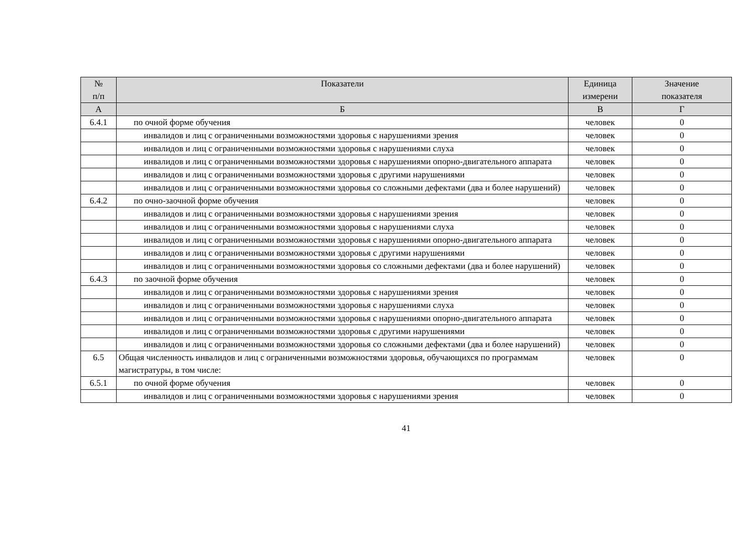| № п/п | Показатели | Единица измерени | Значение показателя |
| --- | --- | --- | --- |
| А | Б | В | Г |
| 6.4.1 | по очной форме обучения | человек | 0 |
| | инвалидов и лиц с ограниченными возможностями здоровья с нарушениями зрения | человек | 0 |
| | инвалидов и лиц с ограниченными возможностями здоровья с нарушениями слуха | человек | 0 |
| | инвалидов и лиц с ограниченными возможностями здоровья с нарушениями опорно-двигательного аппарата | человек | 0 |
| | инвалидов и лиц с ограниченными возможностями здоровья с другими нарушениями | человек | 0 |
| | инвалидов и лиц с ограниченными возможностями здоровья со сложными дефектами (два и более нарушений) | человек | 0 |
| 6.4.2 | по очно-заочной форме обучения | человек | 0 |
| | инвалидов и лиц с ограниченными возможностями здоровья с нарушениями зрения | человек | 0 |
| | инвалидов и лиц с ограниченными возможностями здоровья с нарушениями слуха | человек | 0 |
| | инвалидов и лиц с ограниченными возможностями здоровья с нарушениями опорно-двигательного аппарата | человек | 0 |
| | инвалидов и лиц с ограниченными возможностями здоровья с другими нарушениями | человек | 0 |
| | инвалидов и лиц с ограниченными возможностями здоровья со сложными дефектами (два и более нарушений) | человек | 0 |
| 6.4.3 | по заочной форме обучения | человек | 0 |
| | инвалидов и лиц с ограниченными возможностями здоровья с нарушениями зрения | человек | 0 |
| | инвалидов и лиц с ограниченными возможностями здоровья с нарушениями слуха | человек | 0 |
| | инвалидов и лиц с ограниченными возможностями здоровья с нарушениями опорно-двигательного аппарата | человек | 0 |
| | инвалидов и лиц с ограниченными возможностями здоровья с другими нарушениями | человек | 0 |
| | инвалидов и лиц с ограниченными возможностями здоровья со сложными дефектами (два и более нарушений) | человек | 0 |
| 6.5 | Общая численность инвалидов и лиц с ограниченными возможностями здоровья, обучающихся по программам магистратуры, в том числе: | человек | 0 |
| 6.5.1 | по очной форме обучения | человек | 0 |
| | инвалидов и лиц с ограниченными возможностями здоровья с нарушениями зрения | человек | 0 |
41